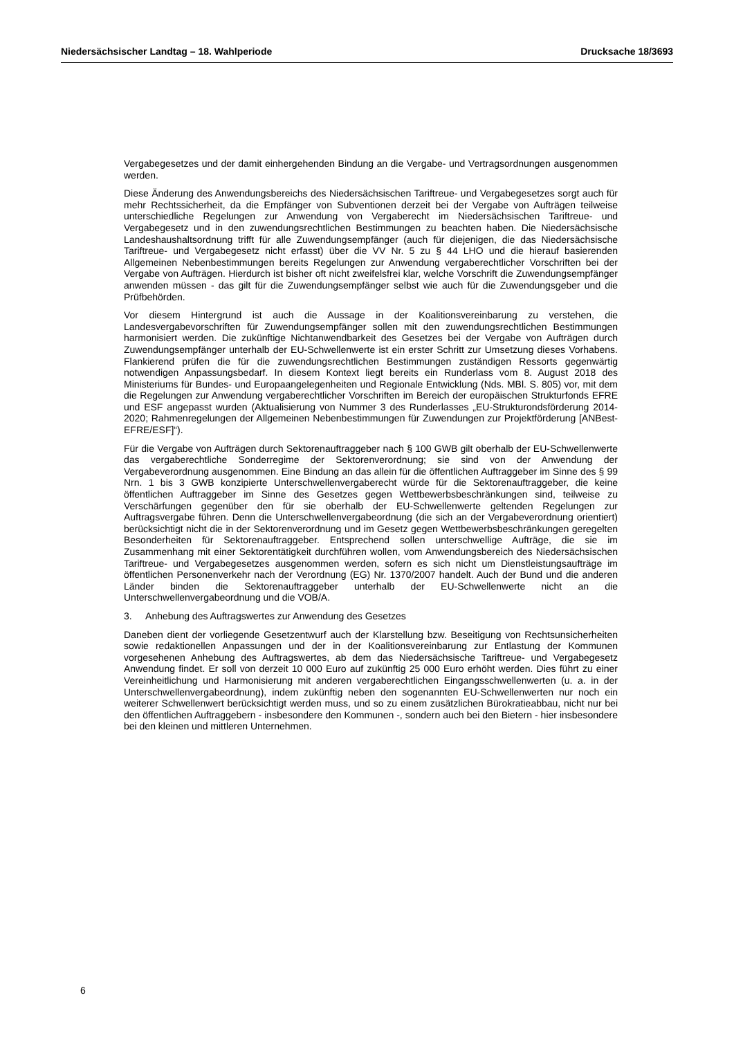Niedersächsischer Landtag – 18. Wahlperiode Drucksache 18/3693
Vergabegesetzes und der damit einhergehenden Bindung an die Vergabe- und Vertragsordnungen ausgenommen werden.
Diese Änderung des Anwendungsbereichs des Niedersächsischen Tariftreue- und Vergabegesetzes sorgt auch für mehr Rechtssicherheit, da die Empfänger von Subventionen derzeit bei der Vergabe von Aufträgen teilweise unterschiedliche Regelungen zur Anwendung von Vergaberecht im Niedersächsischen Tariftreue- und Vergabegesetz und in den zuwendungsrechtlichen Bestimmungen zu beachten haben. Die Niedersächsische Landeshaushaltsordnung trifft für alle Zuwendungsempfänger (auch für diejenigen, die das Niedersächsische Tariftreue- und Vergabegesetz nicht erfasst) über die VV Nr. 5 zu § 44 LHO und die hierauf basierenden Allgemeinen Nebenbestimmungen bereits Regelungen zur Anwendung vergaberechtlicher Vorschriften bei der Vergabe von Aufträgen. Hierdurch ist bisher oft nicht zweifelsfrei klar, welche Vorschrift die Zuwendungsempfänger anwenden müssen - das gilt für die Zuwendungsempfänger selbst wie auch für die Zuwendungsgeber und die Prüfbehörden.
Vor diesem Hintergrund ist auch die Aussage in der Koalitionsvereinbarung zu verstehen, die Landesvergabevorschriften für Zuwendungsempfänger sollen mit den zuwendungsrechtlichen Bestimmungen harmonisiert werden. Die zukünftige Nichtanwendbarkeit des Gesetzes bei der Vergabe von Aufträgen durch Zuwendungsempfänger unterhalb der EU-Schwellenwerte ist ein erster Schritt zur Umsetzung dieses Vorhabens. Flankierend prüfen die für die zuwendungsrechtlichen Bestimmungen zuständigen Ressorts gegenwärtig notwendigen Anpassungsbedarf. In diesem Kontext liegt bereits ein Runderlass vom 8. August 2018 des Ministeriums für Bundes- und Europaangelegenheiten und Regionale Entwicklung (Nds. MBl. S. 805) vor, mit dem die Regelungen zur Anwendung vergaberechtlicher Vorschriften im Bereich der europäischen Strukturfonds EFRE und ESF angepasst wurden (Aktualisierung von Nummer 3 des Runderlasses „EU-Strukturondsförderung 2014-2020; Rahmenregelungen der Allgemeinen Nebenbestimmungen für Zuwendungen zur Projektförderung [ANBest-EFRE/ESF]“).
Für die Vergabe von Aufträgen durch Sektorenauftraggeber nach § 100 GWB gilt oberhalb der EU-Schwellenwerte das vergaberechtliche Sonderregime der Sektorenverordnung; sie sind von der Anwendung der Vergabeverordnung ausgenommen. Eine Bindung an das allein für die öffentlichen Auftraggeber im Sinne des § 99 Nrn. 1 bis 3 GWB konzipierte Unterschwellenvergaberecht würde für die Sektorenauftraggeber, die keine öffentlichen Auftraggeber im Sinne des Gesetzes gegen Wettbewerbsbeschränkungen sind, teilweise zu Verschärfungen gegenüber den für sie oberhalb der EU-Schwellenwerte geltenden Regelungen zur Auftragsvergabe führen. Denn die Unterschwellenvergabeordnung (die sich an der Vergabeverordnung orientiert) berücksichtigt nicht die in der Sektorenverordnung und im Gesetz gegen Wettbewerbsbeschränkungen geregelten Besonderheiten für Sektorenauftraggeber. Entsprechend sollen unterschwellige Aufträge, die sie im Zusammenhang mit einer Sektorentätigkeit durchführen wollen, vom Anwendungsbereich des Niedersächsischen Tariftreue- und Vergabegesetzes ausgenommen werden, sofern es sich nicht um Dienstleistungsaufträge im öffentlichen Personenverkehr nach der Verordnung (EG) Nr. 1370/2007 handelt. Auch der Bund und die anderen Länder binden die Sektorenauftraggeber unterhalb der EU-Schwellenwerte nicht an die Unterschwellenvergabeordnung und die VOB/A.
3. Anhebung des Auftragswertes zur Anwendung des Gesetzes
Daneben dient der vorliegende Gesetzentwurf auch der Klarstellung bzw. Beseitigung von Rechtsunsicherheiten sowie redaktionellen Anpassungen und der in der Koalitionsvereinbarung zur Entlastung der Kommunen vorgesehenen Anhebung des Auftragswertes, ab dem das Niedersächsische Tariftreue- und Vergabegesetz Anwendung findet. Er soll von derzeit 10 000 Euro auf zukünftig 25 000 Euro erhöht werden. Dies führt zu einer Vereinheitlichung und Harmonisierung mit anderen vergaberechtlichen Eingangsschwellenwerten (u. a. in der Unterschwellenvergabeordnung), indem zukünftig neben den sogenannten EU-Schwellenwerten nur noch ein weiterer Schwellenwert berücksichtigt werden muss, und so zu einem zusätzlichen Bürokratieabbau, nicht nur bei den öffentlichen Auftraggebern - insbesondere den Kommunen -, sondern auch bei den Bietern - hier insbesondere bei den kleinen und mittleren Unternehmen.
6